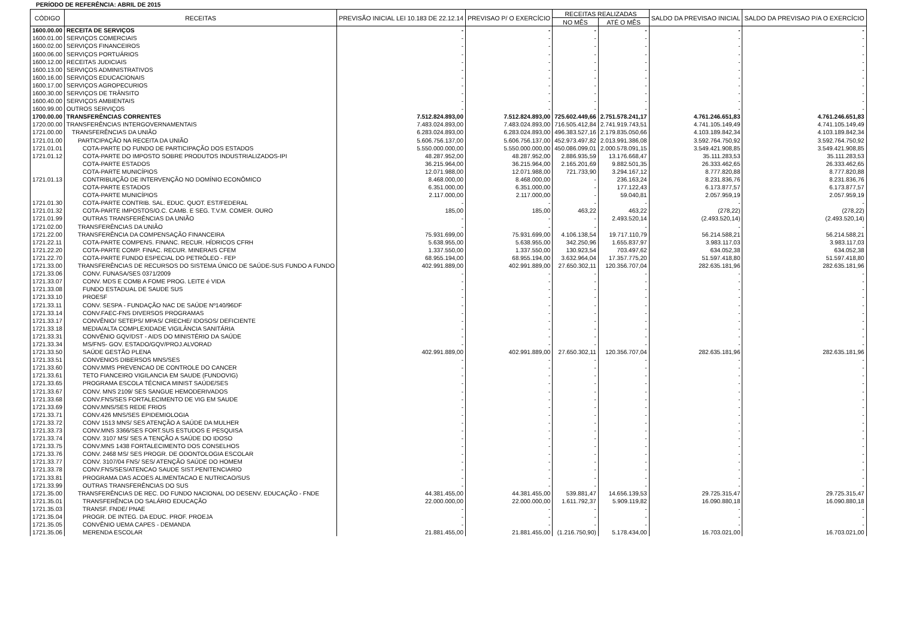PERÍODO DE REFERÊNCIA: ABRIL DE 2015
| CÓDIGO | RECEITAS | PREVISÃO INICIAL LEI 10.183 DE 22.12.14 | PREVISAO P/ O EXERCÍCIO | RECEITAS REALIZADAS | | SALDO DA PREVISAO INICIAL | SALDO DA PREVISAO P/A O EXERCÍCIO |
| --- | --- | --- | --- | --- | --- | --- | --- |
| | | | | NO MÊS | ATÉ O MÊS | | |
| 1600.00.00 | RECEITA DE SERVIÇOS | - | - | - | - | - | - |
| 1600.01.00 | SERVIÇOS COMERCIAIS | - | - | - | - | - | - |
| 1600.02.00 | SERVIÇOS FINANCEIROS | - | - | - | - | - | - |
| 1600.06.00 | SERVIÇOS PORTUÁRIOS | - | - | - | - | - | - |
| 1600.12.00 | RECEITAS JUDICIAIS | - | - | - | - | - | - |
| 1600.13.00 | SERVIÇOS ADMINISTRATIVOS | - | - | - | - | - | - |
| 1600.16.00 | SERVIÇOS EDUCACIONAIS | - | - | - | - | - | - |
| 1600.17.00 | SERVIÇOS AGROPECURIOS | - | - | - | - | - | - |
| 1600.30.00 | SERVIÇOS DE TRÂNSITO | - | - | - | - | - | - |
| 1600.40.00 | SERVIÇOS AMBIENTAIS | - | - | - | - | - | - |
| 1600.99.00 | OUTROS SERVIÇOS | - | - | - | - | - | - |
| 1700.00.00 | TRANSFERÊNCIAS CORRENTES | 7.512.824.893,00 | 7.512.824.893,00 | 725.602.449,66 | 2.751.578.241,17 | 4.761.246.651,83 | 4.761.246.651,83 |
| 1720.00.00 | TRANSFERÊNCIAS INTERGOVERNAMENTAIS | 7.483.024.893,00 | 7.483.024.893,00 | 716.505.412,84 | 2.741.919.743,51 | 4.741.105.149,49 | 4.741.105.149,49 |
| 1721.00.00 | TRANSFERÊNCIAS DA UNIÃO | 6.283.024.893,00 | 6.283.024.893,00 | 496.383.527,16 | 2.179.835.050,66 | 4.103.189.842,34 | 4.103.189.842,34 |
| 1721.01.00 | PARTICIPAÇÃO NA RECEITA DA UNIÃO | 5.606.756.137,00 | 5.606.756.137,00 | 452.973.497,82 | 2.013.991.386,08 | 3.592.764.750,92 | 3.592.764.750,92 |
| 1721.01.01 | COTA-PARTE DO FUNDO DE PARTICIPAÇÃO DOS ESTADOS | 5.550.000.000,00 | 5.550.000.000,00 | 450.086.099,01 | 2.000.578.091,15 | 3.549.421.908,85 | 3.549.421.908,85 |
| 1721.01.12 | COTA-PARTE DO IMPOSTO SOBRE PRODUTOS INDUSTRIALIZADOS-IPI | 48.287.952,00 | 48.287.952,00 | 2.886.935,59 | 13.176.668,47 | 35.111.283,53 | 35.111.283,53 |
| | COTA-PARTE ESTADOS | 36.215.964,00 | 36.215.964,00 | 2.165.201,69 | 9.882.501,35 | 26.333.462,65 | 26.333.462,65 |
| | COTA-PARTE MUNICÍPIOS | 12.071.988,00 | 12.071.988,00 | 721.733,90 | 3.294.167,12 | 8.777.820,88 | 8.777.820,88 |
| 1721.01.13 | CONTRIBUIÇÃO DE INTERVENÇÃO NO DOMÍNIO ECONÔMICO | 8.468.000,00 | 8.468.000,00 | - | 236.163,24 | 8.231.836,76 | 8.231.836,76 |
| | COTA-PARTE ESTADOS | 6.351.000,00 | 6.351.000,00 | - | 177.122,43 | 6.173.877,57 | 6.173.877,57 |
| | COTA-PARTE MUNICÍPIOS | 2.117.000,00 | 2.117.000,00 | - | 59.040,81 | 2.057.959,19 | 2.057.959,19 |
| 1721.01.30 | COTA-PARTE CONTRIB. SAL. EDUC. QUOT. EST/FEDERAL | - | - | - | - | - | - |
| 1721.01.32 | COTA-PARTE IMPOSTOS/O.C. CAMB. E SEG. T.V.M. COMER. OURO | 185,00 | 185,00 | 463,22 | 463,22 | (278,22) | (278,22) |
| 1721.01.99 | OUTRAS TRANSFERÊNCIAS DA UNIÃO | - | - | - | 2.493.520,14 | (2.493.520,14) | (2.493.520,14) |
| 1721.02.00 | TRANSFERÊNCIAS DA UNIÃO | - | - | - | - | - | - |
| 1721.22.00 | TRANSFERÊNCIA DA COMPENSAÇÃO FINANCEIRA | 75.931.699,00 | 75.931.699,00 | 4.106.138,54 | 19.717.110,79 | 56.214.588,21 | 56.214.588,21 |
| 1721.22.11 | COTA-PARTE COMPENS. FINANC. RECUR. HÍDRICOS CFRH | 5.638.955,00 | 5.638.955,00 | 342.250,96 | 1.655.837,97 | 3.983.117,03 | 3.983.117,03 |
| 1721.22.20 | COTA-PARTE COMP. FINAC. RECUR. MINERAIS CFEM | 1.337.550,00 | 1.337.550,00 | 130.923,54 | 703.497,62 | 634.052,38 | 634.052,38 |
| 1721.22.70 | COTA-PARTE FUNDO ESPECIAL DO PETRÓLEO - FEP | 68.955.194,00 | 68.955.194,00 | 3.632.964,04 | 17.357.775,20 | 51.597.418,80 | 51.597.418,80 |
| 1721.33.00 | TRANSFERÊNCIAS DE RECURSOS DO SISTEMA ÚNICO DE SAÚDE-SUS FUNDO A FUNDO | 402.991.889,00 | 402.991.889,00 | 27.650.302,11 | 120.356.707,04 | 282.635.181,96 | 282.635.181,96 |
| 1721.33.06 | CONV. FUNASA/SES 0371/2009 | - | - | - | - | - | - |
| 1721.33.07 | CONV. MDS E COMB A FOME PROG. LEITE é VIDA | - | - | - | - | - | - |
| 1721.33.08 | FUNDO ESTADUAL DE SAUDE SUS | - | - | - | - | - | - |
| 1721.33.10 | PROESF | - | - | - | - | - | - |
| 1721.33.11 | CONV. SESPA - FUNDAÇÃO NAC DE SAÚDE Nº140/96DF | - | - | - | - | - | - |
| 1721.33.14 | CONV.FAEC-FNS DIVERSOS PROGRAMAS | - | - | - | - | - | - |
| 1721.33.17 | CONVÊNIO/ SETEPS/ MPAS/ CRECHE/ IDOSOS/ DEFICIENTE | - | - | - | - | - | - |
| 1721.33.18 | MEDIA/ALTA COMPLEXIDADE VIGILÂNCIA SANITÁRIA | - | - | - | - | - | - |
| 1721.33.31 | CONVÊNIO GQV/DST - AIDS DO MINISTÉRIO DA SAÚDE | - | - | - | - | - | - |
| 1721.33.34 | MS/FNS- GOV. ESTADO/GQV/PROJ.ALVORAD | - | - | - | - | - | - |
| 1721.33.50 | SAÚDE GESTÃO PLENA | 402.991.889,00 | 402.991.889,00 | 27.650.302,11 | 120.356.707,04 | 282.635.181,96 | 282.635.181,96 |
| 1721.33.51 | CONVENIOS DIBERSOS MNS/SES | - | - | - | - | - | - |
| 1721.33.60 | CONV.MMS PREVENCAO DE CONTROLE DO CANCER | - | - | - | - | - | - |
| 1721.33.61 | TETO FIANCEIRO VIGILANCIA EM SAUDE (FUNDOVIG) | - | - | - | - | - | - |
| 1721.33.65 | PROGRAMA ESCOLA TÉCNICA MINIST SAÚDE/SES | - | - | - | - | - | - |
| 1721.33.67 | CONV. MNS 2109/ SES SANGUE HEMODERIVADOS | - | - | - | - | - | - |
| 1721.33.68 | CONV.FNS/SES FORTALECIMENTO DE VIG EM SAUDE | - | - | - | - | - | - |
| 1721.33.69 | CONV.MNS/SES REDE FRIOS | - | - | - | - | - | - |
| 1721.33.71 | CONV.426 MNS/SES EPIDEMIOLOGIA | - | - | - | - | - | - |
| 1721.33.72 | CONV 1513 MNS/ SES ATENÇÃO A SAÚDE DA MULHER | - | - | - | - | - | - |
| 1721.33.73 | CONV.MNS 3366/SES FORT.SUS ESTUDOS E PESQUISA | - | - | - | - | - | - |
| 1721.33.74 | CONV. 3107 MS/ SES A TENÇÃO A SAÚDE DO IDOSO | - | - | - | - | - | - |
| 1721.33.75 | CONV.MNS 1438 FORTALECIMENTO DOS CONSELHOS | - | - | - | - | - | - |
| 1721.33.76 | CONV. 2468 MS/ SES PROGR. DE ODONTOLOGIA ESCOLAR | - | - | - | - | - | - |
| 1721.33.77 | CONV. 3107/04 FNS/ SES/ ATENÇÃO SAÚDE DO HOMEM | - | - | - | - | - | - |
| 1721.33.78 | CONV.FNS/SES/ATENCAO SAUDE SIST.PENITENCIARIO | - | - | - | - | - | - |
| 1721.33.81 | PROGRAMA DAS ACOES ALIMENTACAO E NUTRICAO/SUS | - | - | - | - | - | - |
| 1721.33.99 | OUTRAS TRANSFERÊNCIAS DO SUS | - | - | - | - | - | - |
| 1721.35.00 | TRANSFERÊNCIAS DE REC. DO FUNDO NACIONAL DO DESENV. EDUCAÇÃO - FNDE | 44.381.455,00 | 44.381.455,00 | 539.881,47 | 14.656.139,53 | 29.725.315,47 | 29.725.315,47 |
| 1721.35.01 | TRANSFERÊNCIA DO SALÁRIO EDUCAÇÃO | 22.000.000,00 | 22.000.000,00 | 1.611.792,37 | 5.909.119,82 | 16.090.880,18 | 16.090.880,18 |
| 1721.35.03 | TRANSF. FNDE/ PNAE | - | - | - | - | - | - |
| 1721.35.04 | PROGR. DE INTEG. DA EDUC. PROF. PROEJA | - | - | - | - | - | - |
| 1721.35.05 | CONVÊNIO UEMA CAPES - DEMANDA | - | - | - | - | - | - |
| 1721.35.06 | MERENDA ESCOLAR | 21.881.455,00 | 21.881.455,00 | (1.216.750,90) | 5.178.434,00 | 16.703.021,00 | 16.703.021,00 |